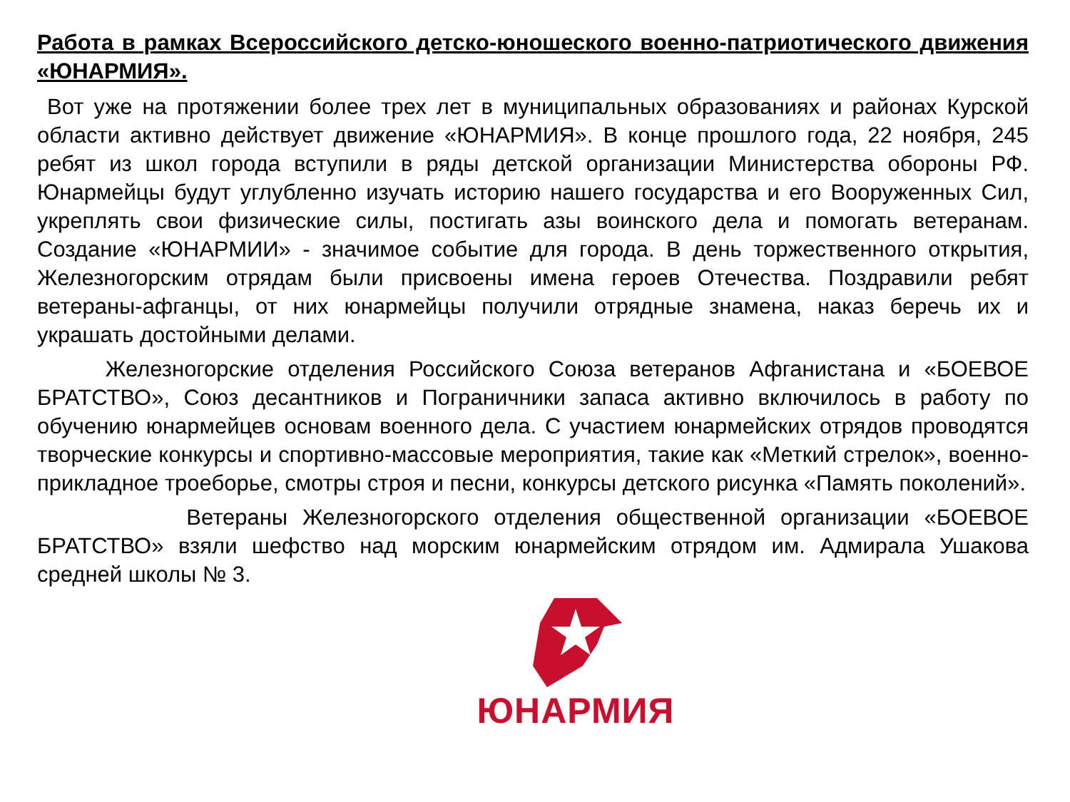Работа в рамках Всероссийского детско-юношеского военно-патриотического движения «ЮНАРМИЯ».
Вот уже на протяжении более трех лет в муниципальных образованиях и районах Курской области активно действует движение «ЮНАРМИЯ». В конце прошлого года, 22 ноября, 245 ребят из школ города вступили в ряды детской организации Министерства обороны РФ. Юнармейцы будут углубленно изучать историю нашего государства и его Вооруженных Сил, укреплять свои физические силы, постигать азы воинского дела и помогать ветеранам. Создание «ЮНАРМИИ» - значимое событие для города. В день торжественного открытия, Железногорским отрядам были присвоены имена героев Отечества. Поздравили ребят ветераны-афганцы, от них юнармейцы получили отрядные знамена, наказ беречь их и украшать достойными делами.
Железногорские отделения Российского Союза ветеранов Афганистана и «БОЕВОЕ БРАТСТВО», Союз десантников и Пограничники запаса активно включилось в работу по обучению юнармейцев основам военного дела. С участием юнармейских отрядов проводятся творческие конкурсы и спортивно-массовые мероприятия, такие как «Меткий стрелок», военно-прикладное троеборье, смотры строя и песни, конкурсы детского рисунка «Память поколений».
Ветераны Железногорского отделения общественной организации «БОЕВОЕ БРАТСТВО» взяли шефство над морским юнармейским отрядом им. Адмирала Ушакова средней школы № 3.
ЮНАРМИЯ